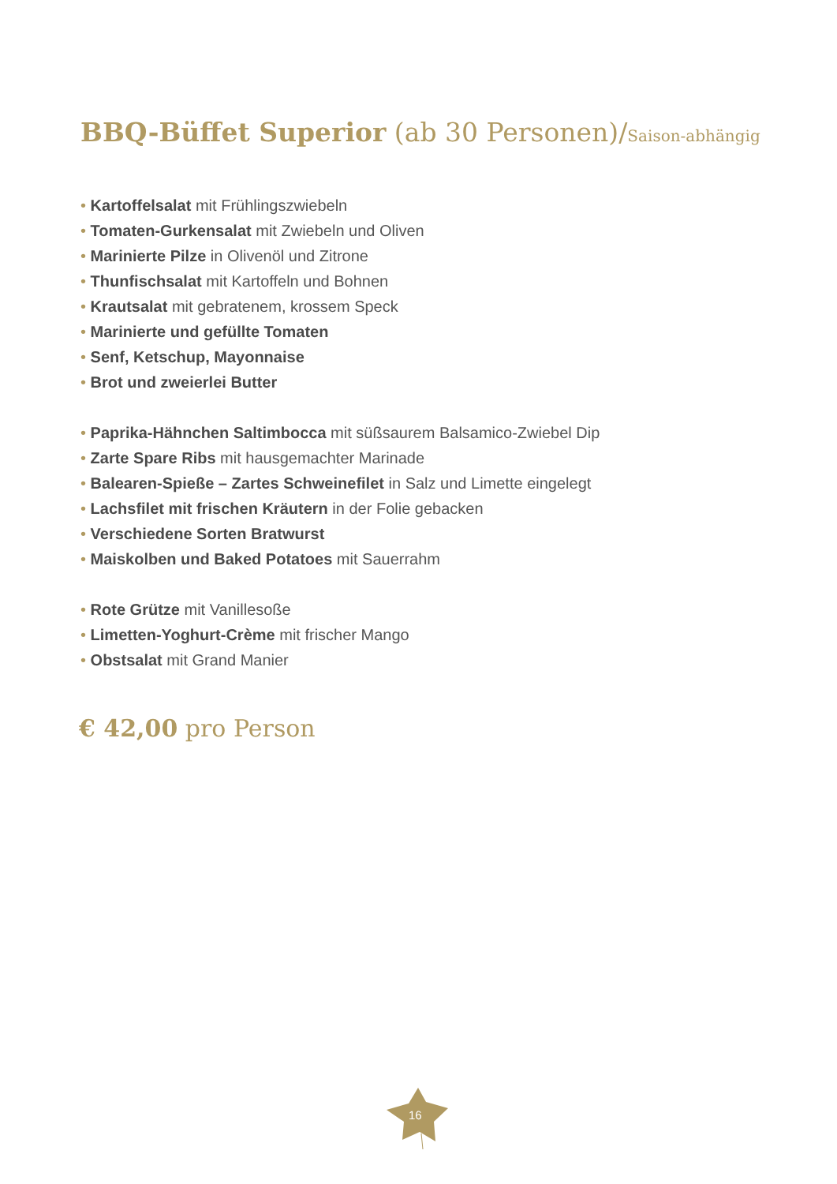BBQ-Büffet Superior (ab 30 Personen)/Saison-abhängig
• Kartoffelsalat mit Frühlingszwiebeln
• Tomaten-Gurkensalat mit Zwiebeln und Oliven
• Marinierte Pilze in Olivenöl und Zitrone
• Thunfischsalat mit Kartoffeln und Bohnen
• Krautsalat mit gebratenem, krossem Speck
• Marinierte und gefüllte Tomaten
• Senf, Ketschup, Mayonnaise
• Brot und zweierlei Butter
• Paprika-Hähnchen Saltimbocca mit süßsaurem Balsamico-Zwiebel Dip
• Zarte Spare Ribs mit hausgemachter Marinade
• Balearen-Spieße – Zartes Schweinefilet in Salz und Limette eingelegt
• Lachsfilet mit frischen Kräutern in der Folie gebacken
• Verschiedene Sorten Bratwurst
• Maiskolben und Baked Potatoes mit Sauerrahm
• Rote Grütze mit Vanillesoße
• Limetten-Yoghurt-Crème mit frischer Mango
• Obstsalat mit Grand Manier
€ 42,00 pro Person
16